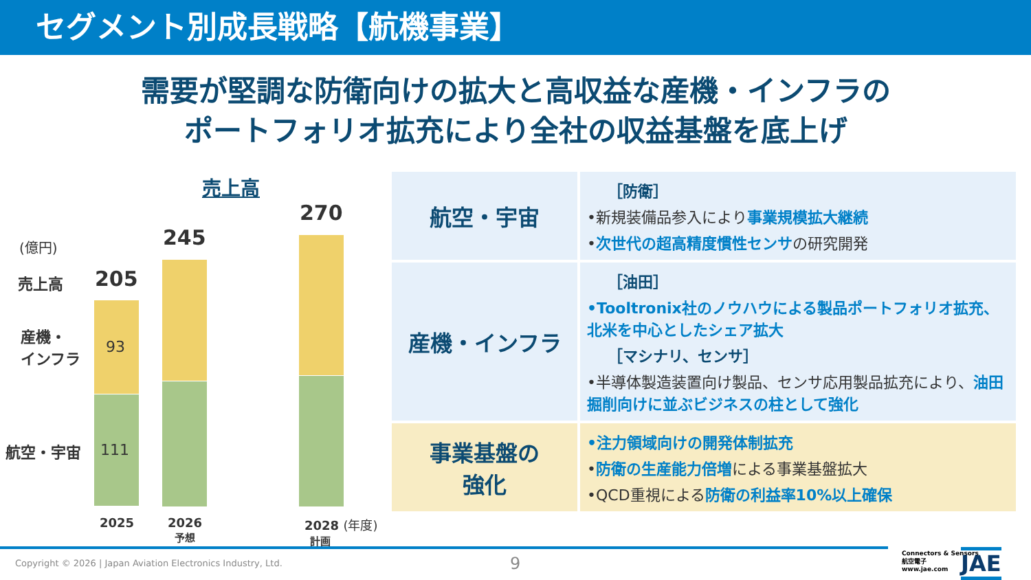セグメント別成長戦略【航機事業】
需要が堅調な防衛向けの拡大と高収益な産機・インフラの
ポートフォリオ拡充により全社の収益基盤を底上げ
売上高
(億円)
売上高
産機・
インフラ
航空・宇宙
205
245
270
93
111
2025
2026
予想
2028 (年度)
計画
| 航空・宇宙 | ［防衛］ •新規装備品参入により 事業規模拡大継続 • 次世代の超高精度慣性センサ の研究開発 |
| 産機・インフラ | ［油田］ •Tooltronix社のノウハウによる製品ポートフォリオ拡充、北米を中心としたシェア拡大 ［マシナリ、センサ］ •半導体製造装置向け製品、センサ応用製品拡充により、 油田掘削向けに並ぶビジネスの柱として強化 |
| 事業基盤の 強化 | •注力領域向けの開発体制拡充 • 防衛の生産能力倍増 による事業基盤拡大 •QCD重視による 防衛の利益率10%以上確保 |
Copyright © 2026 | Japan Aviation Electronics Industry, Ltd.
9
Connectors & Sensors
航空電子
www.jae.com
JAE